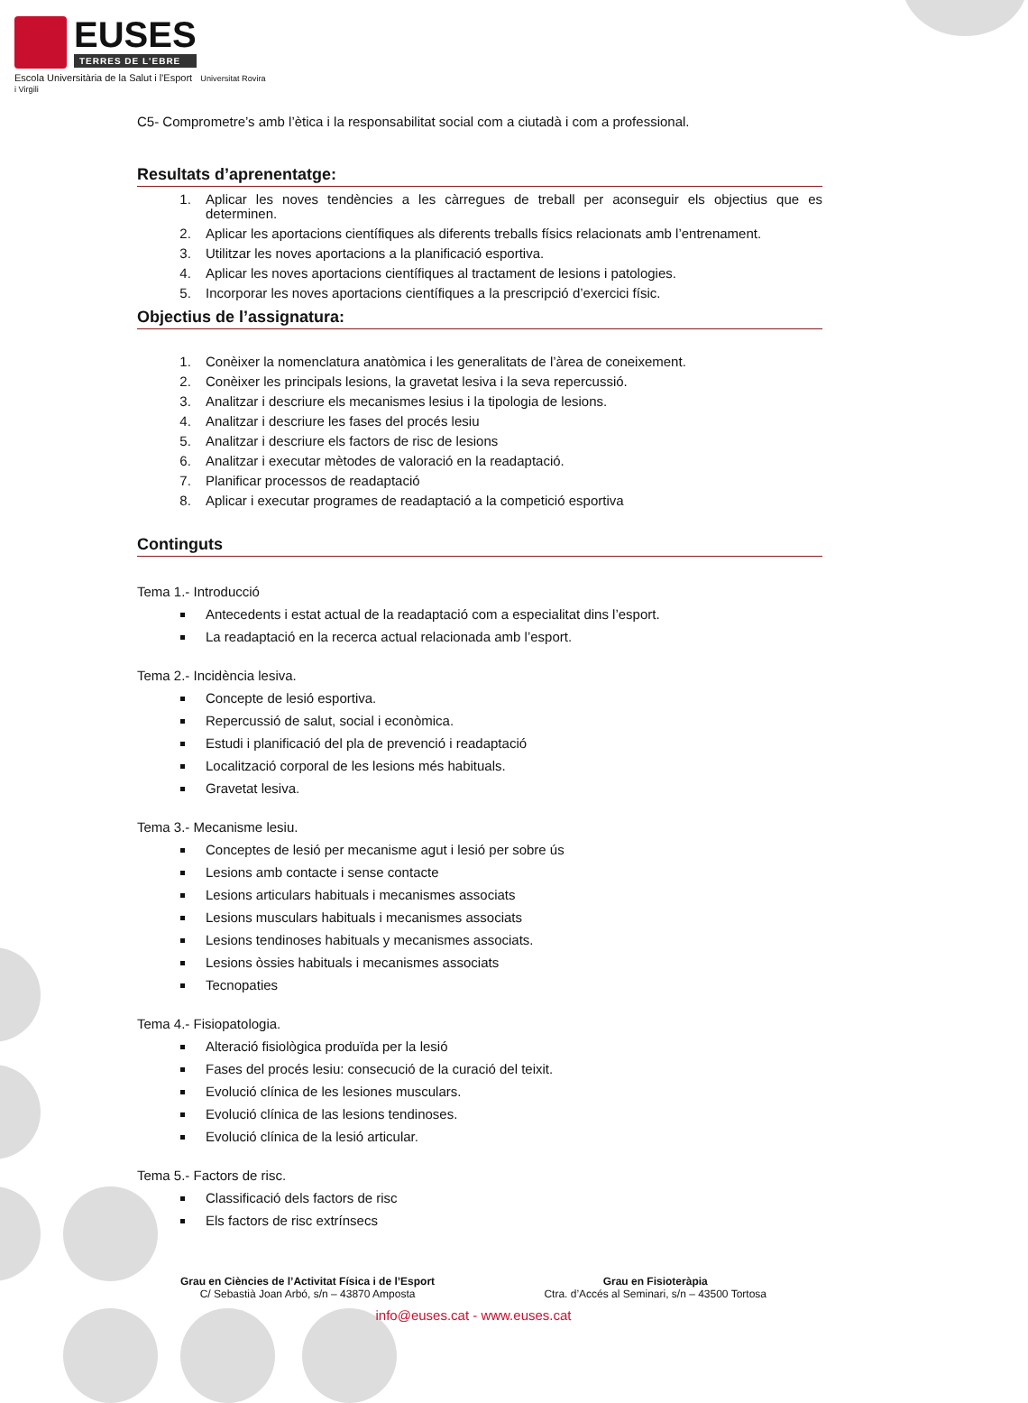EUSES
TERRES DE L'EBRE
Escola Universitària de la Salut i l'Esport Universitat Rovira i Virgili
C5- Comprometre’s amb l’ètica i la responsabilitat social com a ciutadà i com a professional.
Resultats d’aprenentatge:
1. Aplicar les noves tendències a les càrregues de treball per aconseguir els objectius que es determinen.
2. Aplicar les aportacions científiques als diferents treballs físics relacionats amb l’entrenament.
3. Utilitzar les noves aportacions a la planificació esportiva.
4. Aplicar les noves aportacions científiques al tractament de lesions i patologies.
5. Incorporar les noves aportacions científiques a la prescripció d’exercici físic.
Objectius de l’assignatura:
1. Conèixer la nomenclatura anatòmica i les generalitats de l’àrea de coneixement.
2. Conèixer les principals lesions, la gravetat lesiva i la seva repercussió.
3. Analitzar i descriure els mecanismes lesius i la tipologia de lesions.
4. Analitzar i descriure les fases del procés lesiu
5. Analitzar i descriure els factors de risc de lesions
6. Analitzar i executar mètodes de valoració en la readaptació.
7. Planificar processos de readaptació
8. Aplicar i executar programes de readaptació a la competició esportiva
Continguts
Tema 1.- Introducció
Antecedents i estat actual de la readaptació com a especialitat dins l’esport.
La readaptació en la recerca actual relacionada amb l’esport.
Tema 2.- Incidència lesiva.
Concepte de lesió esportiva.
Repercussió de salut, social i econòmica.
Estudi i planificació del pla de prevenció i readaptació
Localització corporal de les lesions més habituals.
Gravetat lesiva.
Tema 3.- Mecanisme lesiu.
Conceptes de lesió per mecanisme agut i lesió per sobre ús
Lesions amb contacte i sense contacte
Lesions articulars habituals i mecanismes associats
Lesions musculars habituals i mecanismes associats
Lesions tendinoses habituals y mecanismes associats.
Lesions òssies habituals i mecanismes associats
Tecnopaties
Tema 4.- Fisiopatologia.
Alteració fisiològica produïda per la lesió
Fases del procés lesiu: consecució de la curació del teixit.
Evolució clínica de les lesiones musculars.
Evolució clínica de las lesions tendinoses.
Evolució clínica de la lesió articular.
Tema 5.- Factors de risc.
Classificació dels factors de risc
Els factors de risc extrínsecs
Grau en Ciències de l’Activitat Física i de l’Esport
C/ Sebastià Joan Arbó, s/n – 43870 Amposta
Grau en Fisioteràpia
Ctra. d’Accés al Seminari, s/n – 43500 Tortosa
info@euses.cat - www.euses.cat